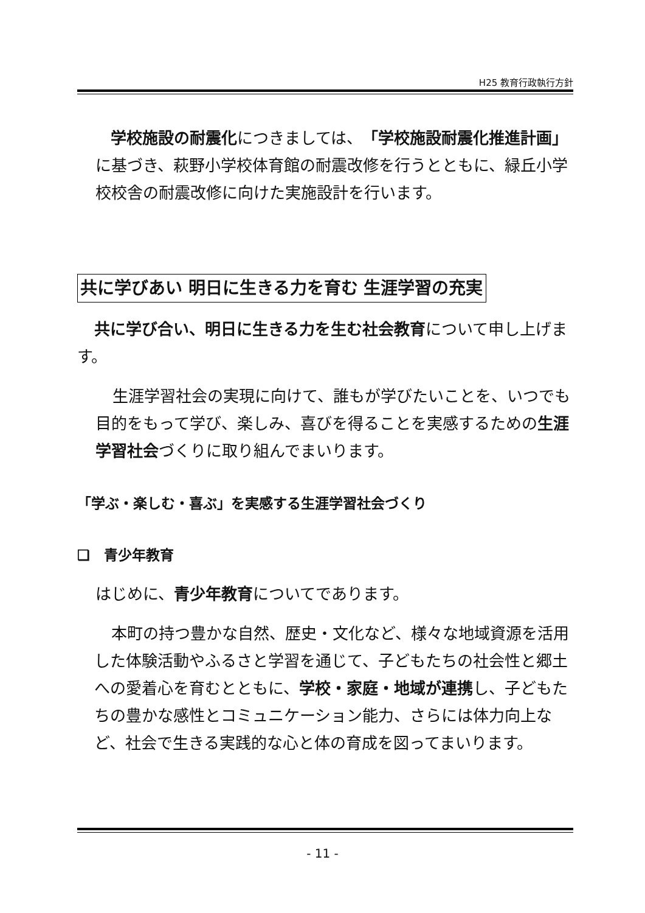H25 教育行政執行方針
学校施設の耐震化につきましては、「学校施設耐震化推進計画」に基づき、萩野小学校体育館の耐震改修を行うとともに、緑丘小学校校舎の耐震改修に向けた実施設計を行います。
共に学びあい 明日に生きる力を育む 生涯学習の充実
共に学び合い、明日に生きる力を生む社会教育について申し上げます。
生涯学習社会の実現に向けて、誰もが学びたいことを、いつでも目的をもって学び、楽しみ、喜びを得ることを実感するための生涯学習社会づくりに取り組んでまいります。
「学ぶ・楽しむ・喜ぶ」を実感する生涯学習社会づくり
❏　青少年教育
はじめに、青少年教育についてであります。
本町の持つ豊かな自然、歴史・文化など、様々な地域資源を活用した体験活動やふるさと学習を通じて、子どもたちの社会性と郷土への愛着心を育むとともに、学校・家庭・地域が連携し、子どもたちの豊かな感性とコミュニケーション能力、さらには体力向上など、社会で生きる実践的な心と体の育成を図ってまいります。
- 11 -